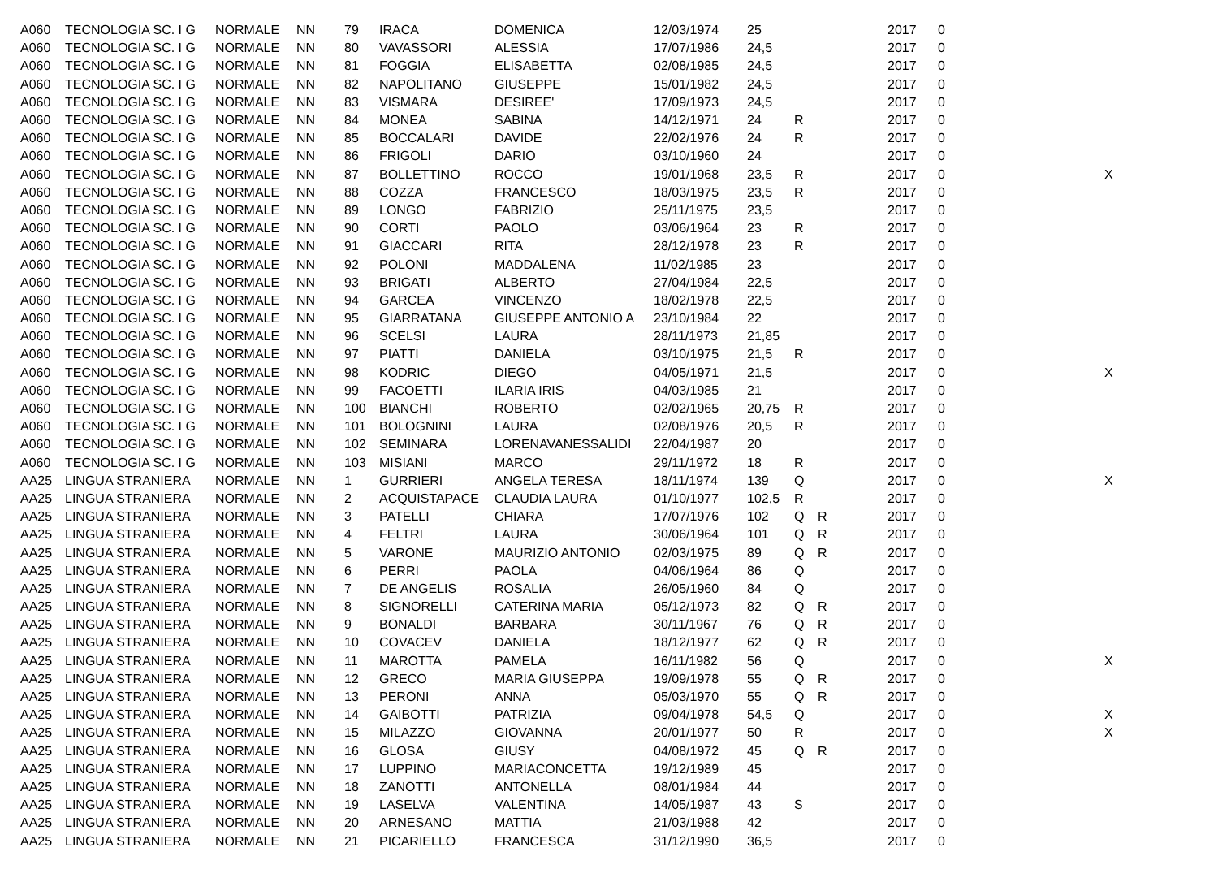| A060 | TECNOLOGIA SC. I G | NORMALE | NN | 79 | IRACA | DOMENICA | 12/03/1974 | 25 | | | 2017 | 0 | |
| A060 | TECNOLOGIA SC. I G | NORMALE | NN | 80 | VAVASSORI | ALESSIA | 17/07/1986 | 24,5 | | | 2017 | 0 | |
| A060 | TECNOLOGIA SC. I G | NORMALE | NN | 81 | FOGGIA | ELISABETTA | 02/08/1985 | 24,5 | | | 2017 | 0 | |
| A060 | TECNOLOGIA SC. I G | NORMALE | NN | 82 | NAPOLITANO | GIUSEPPE | 15/01/1982 | 24,5 | | | 2017 | 0 | |
| A060 | TECNOLOGIA SC. I G | NORMALE | NN | 83 | VISMARA | DESIREE' | 17/09/1973 | 24,5 | | | 2017 | 0 | |
| A060 | TECNOLOGIA SC. I G | NORMALE | NN | 84 | MONEA | SABINA | 14/12/1971 | 24 | R | | 2017 | 0 | |
| A060 | TECNOLOGIA SC. I G | NORMALE | NN | 85 | BOCCALARI | DAVIDE | 22/02/1976 | 24 | R | | 2017 | 0 | |
| A060 | TECNOLOGIA SC. I G | NORMALE | NN | 86 | FRIGOLI | DARIO | 03/10/1960 | 24 | | | 2017 | 0 | |
| A060 | TECNOLOGIA SC. I G | NORMALE | NN | 87 | BOLLETTINO | ROCCO | 19/01/1968 | 23,5 | R | | 2017 | 0 | X |
| A060 | TECNOLOGIA SC. I G | NORMALE | NN | 88 | COZZA | FRANCESCO | 18/03/1975 | 23,5 | R | | 2017 | 0 | |
| A060 | TECNOLOGIA SC. I G | NORMALE | NN | 89 | LONGO | FABRIZIO | 25/11/1975 | 23,5 | | | 2017 | 0 | |
| A060 | TECNOLOGIA SC. I G | NORMALE | NN | 90 | CORTI | PAOLO | 03/06/1964 | 23 | R | | 2017 | 0 | |
| A060 | TECNOLOGIA SC. I G | NORMALE | NN | 91 | GIACCARI | RITA | 28/12/1978 | 23 | R | | 2017 | 0 | |
| A060 | TECNOLOGIA SC. I G | NORMALE | NN | 92 | POLONI | MADDALENA | 11/02/1985 | 23 | | | 2017 | 0 | |
| A060 | TECNOLOGIA SC. I G | NORMALE | NN | 93 | BRIGATI | ALBERTO | 27/04/1984 | 22,5 | | | 2017 | 0 | |
| A060 | TECNOLOGIA SC. I G | NORMALE | NN | 94 | GARCEA | VINCENZO | 18/02/1978 | 22,5 | | | 2017 | 0 | |
| A060 | TECNOLOGIA SC. I G | NORMALE | NN | 95 | GIARRATANA | GIUSEPPE ANTONIO A | 23/10/1984 | 22 | | | 2017 | 0 | |
| A060 | TECNOLOGIA SC. I G | NORMALE | NN | 96 | SCELSI | LAURA | 28/11/1973 | 21,85 | | | 2017 | 0 | |
| A060 | TECNOLOGIA SC. I G | NORMALE | NN | 97 | PIATTI | DANIELA | 03/10/1975 | 21,5 | R | | 2017 | 0 | |
| A060 | TECNOLOGIA SC. I G | NORMALE | NN | 98 | KODRIC | DIEGO | 04/05/1971 | 21,5 | | | 2017 | 0 | X |
| A060 | TECNOLOGIA SC. I G | NORMALE | NN | 99 | FACOETTI | ILARIA IRIS | 04/03/1985 | 21 | | | 2017 | 0 | |
| A060 | TECNOLOGIA SC. I G | NORMALE | NN | 100 | BIANCHI | ROBERTO | 02/02/1965 | 20,75 | R | | 2017 | 0 | |
| A060 | TECNOLOGIA SC. I G | NORMALE | NN | 101 | BOLOGNINI | LAURA | 02/08/1976 | 20,5 | R | | 2017 | 0 | |
| A060 | TECNOLOGIA SC. I G | NORMALE | NN | 102 | SEMINARA | LORENAVANESSALIDI | 22/04/1987 | 20 | | | 2017 | 0 | |
| A060 | TECNOLOGIA SC. I G | NORMALE | NN | 103 | MISIANI | MARCO | 29/11/1972 | 18 | R | | 2017 | 0 | |
| AA25 | LINGUA STRANIERA | NORMALE | NN | 1 | GURRIERI | ANGELA TERESA | 18/11/1974 | 139 | Q | | 2017 | 0 | X |
| AA25 | LINGUA STRANIERA | NORMALE | NN | 2 | ACQUISTAPACE | CLAUDIA LAURA | 01/10/1977 | 102,5 | R | | 2017 | 0 | |
| AA25 | LINGUA STRANIERA | NORMALE | NN | 3 | PATELLI | CHIARA | 17/07/1976 | 102 | Q | R | 2017 | 0 | |
| AA25 | LINGUA STRANIERA | NORMALE | NN | 4 | FELTRI | LAURA | 30/06/1964 | 101 | Q | R | 2017 | 0 | |
| AA25 | LINGUA STRANIERA | NORMALE | NN | 5 | VARONE | MAURIZIO ANTONIO | 02/03/1975 | 89 | Q | R | 2017 | 0 | |
| AA25 | LINGUA STRANIERA | NORMALE | NN | 6 | PERRI | PAOLA | 04/06/1964 | 86 | Q | | 2017 | 0 | |
| AA25 | LINGUA STRANIERA | NORMALE | NN | 7 | DE ANGELIS | ROSALIA | 26/05/1960 | 84 | Q | | 2017 | 0 | |
| AA25 | LINGUA STRANIERA | NORMALE | NN | 8 | SIGNORELLI | CATERINA MARIA | 05/12/1973 | 82 | Q | R | 2017 | 0 | |
| AA25 | LINGUA STRANIERA | NORMALE | NN | 9 | BONALDI | BARBARA | 30/11/1967 | 76 | Q | R | 2017 | 0 | |
| AA25 | LINGUA STRANIERA | NORMALE | NN | 10 | COVACEV | DANIELA | 18/12/1977 | 62 | Q | R | 2017 | 0 | |
| AA25 | LINGUA STRANIERA | NORMALE | NN | 11 | MAROTTA | PAMELA | 16/11/1982 | 56 | Q | | 2017 | 0 | X |
| AA25 | LINGUA STRANIERA | NORMALE | NN | 12 | GRECO | MARIA GIUSEPPA | 19/09/1978 | 55 | Q | R | 2017 | 0 | |
| AA25 | LINGUA STRANIERA | NORMALE | NN | 13 | PERONI | ANNA | 05/03/1970 | 55 | Q | R | 2017 | 0 | |
| AA25 | LINGUA STRANIERA | NORMALE | NN | 14 | GAIBOTTI | PATRIZIA | 09/04/1978 | 54,5 | Q | | 2017 | 0 | X |
| AA25 | LINGUA STRANIERA | NORMALE | NN | 15 | MILAZZO | GIOVANNA | 20/01/1977 | 50 | R | | 2017 | 0 | X |
| AA25 | LINGUA STRANIERA | NORMALE | NN | 16 | GLOSA | GIUSY | 04/08/1972 | 45 | Q | R | 2017 | 0 | |
| AA25 | LINGUA STRANIERA | NORMALE | NN | 17 | LUPPINO | MARIACONCETTA | 19/12/1989 | 45 | | | 2017 | 0 | |
| AA25 | LINGUA STRANIERA | NORMALE | NN | 18 | ZANOTTI | ANTONELLA | 08/01/1984 | 44 | | | 2017 | 0 | |
| AA25 | LINGUA STRANIERA | NORMALE | NN | 19 | LASELVA | VALENTINA | 14/05/1987 | 43 | S | | 2017 | 0 | |
| AA25 | LINGUA STRANIERA | NORMALE | NN | 20 | ARNESANO | MATTIA | 21/03/1988 | 42 | | | 2017 | 0 | |
| AA25 | LINGUA STRANIERA | NORMALE | NN | 21 | PICARIELLO | FRANCESCA | 31/12/1990 | 36,5 | | | 2017 | 0 | |